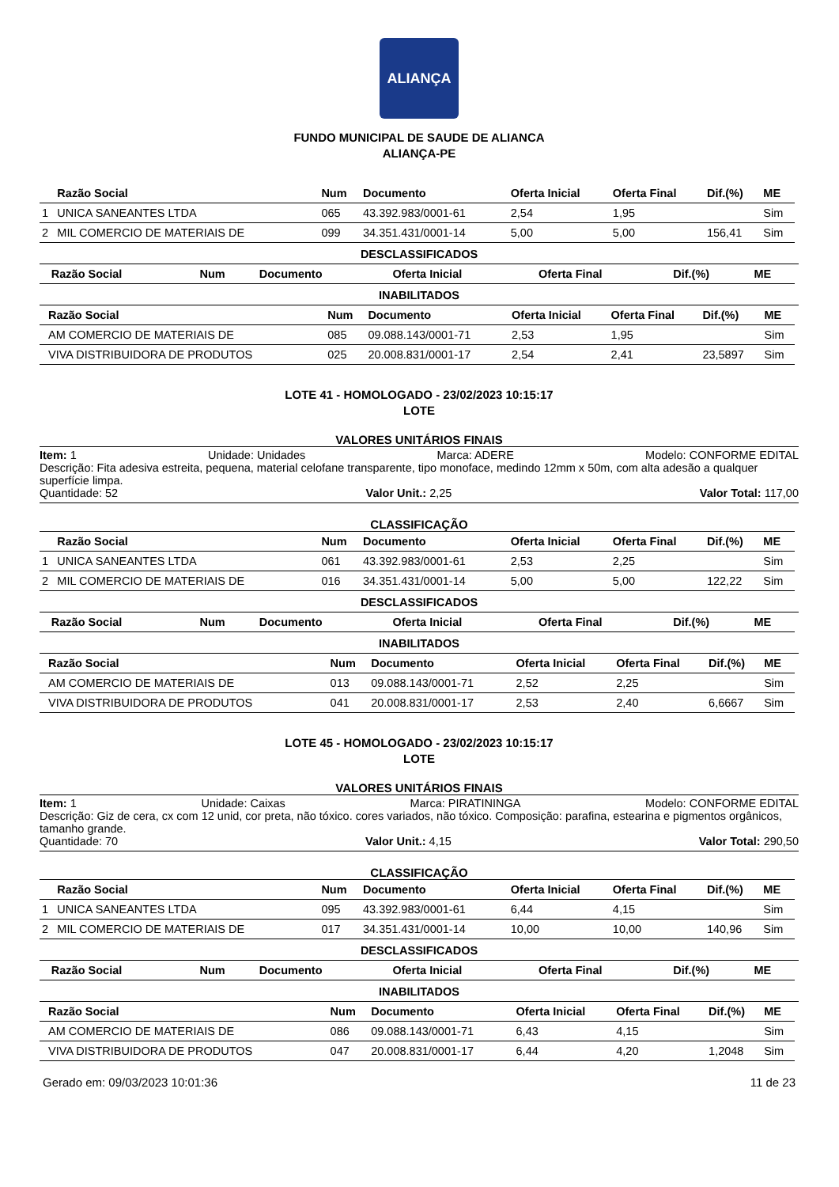ALIANÇA
FUNDO MUNICIPAL DE SAUDE DE ALIANCA
ALIANÇA-PE
| | Razão Social | Num | Documento | Oferta Inicial | Oferta Final | Dif.(%) | ME |
| --- | --- | --- | --- | --- | --- | --- | --- |
| 1 | UNICA SANEANTES LTDA | 065 | 43.392.983/0001-61 | 2,54 | 1,95 | | Sim |
| 2 | MIL COMERCIO DE MATERIAIS DE | 099 | 34.351.431/0001-14 | 5,00 | 5,00 | 156,41 | Sim |
DESCLASSIFICADOS
| | Razão Social | Num | Documento | Oferta Inicial | Oferta Final | Dif.(%) | ME |
| --- | --- | --- | --- | --- | --- | --- | --- |
INABILITADOS
| | Razão Social | Num | Documento | Oferta Inicial | Oferta Final | Dif.(%) | ME |
| --- | --- | --- | --- | --- | --- | --- | --- |
| | AM COMERCIO DE MATERIAIS DE | 085 | 09.088.143/0001-71 | 2,53 | 1,95 | | Sim |
| | VIVA DISTRIBUIDORA DE PRODUTOS | 025 | 20.008.831/0001-17 | 2,54 | 2,41 | 23,5897 | Sim |
LOTE 41 - HOMOLOGADO - 23/02/2023 10:15:17
LOTE
VALORES UNITÁRIOS FINAIS
Item: 1 Unidade: Unidades Marca: ADERE Modelo: CONFORME EDITAL
Descrição: Fita adesiva estreita, pequena, material celofane transparente, tipo monoface, medindo 12mm x 50m, com alta adesão a qualquer superfície limpa.
Quantidade: 52 Valor Unit.: 2,25 Valor Total: 117,00
CLASSIFICAÇÃO
| | Razão Social | Num | Documento | Oferta Inicial | Oferta Final | Dif.(%) | ME |
| --- | --- | --- | --- | --- | --- | --- | --- |
| 1 | UNICA SANEANTES LTDA | 061 | 43.392.983/0001-61 | 2,53 | 2,25 | | Sim |
| 2 | MIL COMERCIO DE MATERIAIS DE | 016 | 34.351.431/0001-14 | 5,00 | 5,00 | 122,22 | Sim |
DESCLASSIFICADOS
| | Razão Social | Num | Documento | Oferta Inicial | Oferta Final | Dif.(%) | ME |
| --- | --- | --- | --- | --- | --- | --- | --- |
INABILITADOS
| | Razão Social | Num | Documento | Oferta Inicial | Oferta Final | Dif.(%) | ME |
| --- | --- | --- | --- | --- | --- | --- | --- |
| | AM COMERCIO DE MATERIAIS DE | 013 | 09.088.143/0001-71 | 2,52 | 2,25 | | Sim |
| | VIVA DISTRIBUIDORA DE PRODUTOS | 041 | 20.008.831/0001-17 | 2,53 | 2,40 | 6,6667 | Sim |
LOTE 45 - HOMOLOGADO - 23/02/2023 10:15:17
LOTE
VALORES UNITÁRIOS FINAIS
Item: 1 Unidade: Caixas Marca: PIRATININGA Modelo: CONFORME EDITAL
Descrição: Giz de cera, cx com 12 unid, cor preta, não tóxico. cores variados, não tóxico. Composição: parafina, estearina e pigmentos orgânicos, tamanho grande.
Quantidade: 70 Valor Unit.: 4,15 Valor Total: 290,50
CLASSIFICAÇÃO
| | Razão Social | Num | Documento | Oferta Inicial | Oferta Final | Dif.(%) | ME |
| --- | --- | --- | --- | --- | --- | --- | --- |
| 1 | UNICA SANEANTES LTDA | 095 | 43.392.983/0001-61 | 6,44 | 4,15 | | Sim |
| 2 | MIL COMERCIO DE MATERIAIS DE | 017 | 34.351.431/0001-14 | 10,00 | 10,00 | 140,96 | Sim |
DESCLASSIFICADOS
| | Razão Social | Num | Documento | Oferta Inicial | Oferta Final | Dif.(%) | ME |
| --- | --- | --- | --- | --- | --- | --- | --- |
INABILITADOS
| | Razão Social | Num | Documento | Oferta Inicial | Oferta Final | Dif.(%) | ME |
| --- | --- | --- | --- | --- | --- | --- | --- |
| | AM COMERCIO DE MATERIAIS DE | 086 | 09.088.143/0001-71 | 6,43 | 4,15 | | Sim |
| | VIVA DISTRIBUIDORA DE PRODUTOS | 047 | 20.008.831/0001-17 | 6,44 | 4,20 | 1,2048 | Sim |
Gerado em: 09/03/2023 10:01:36 11 de 23